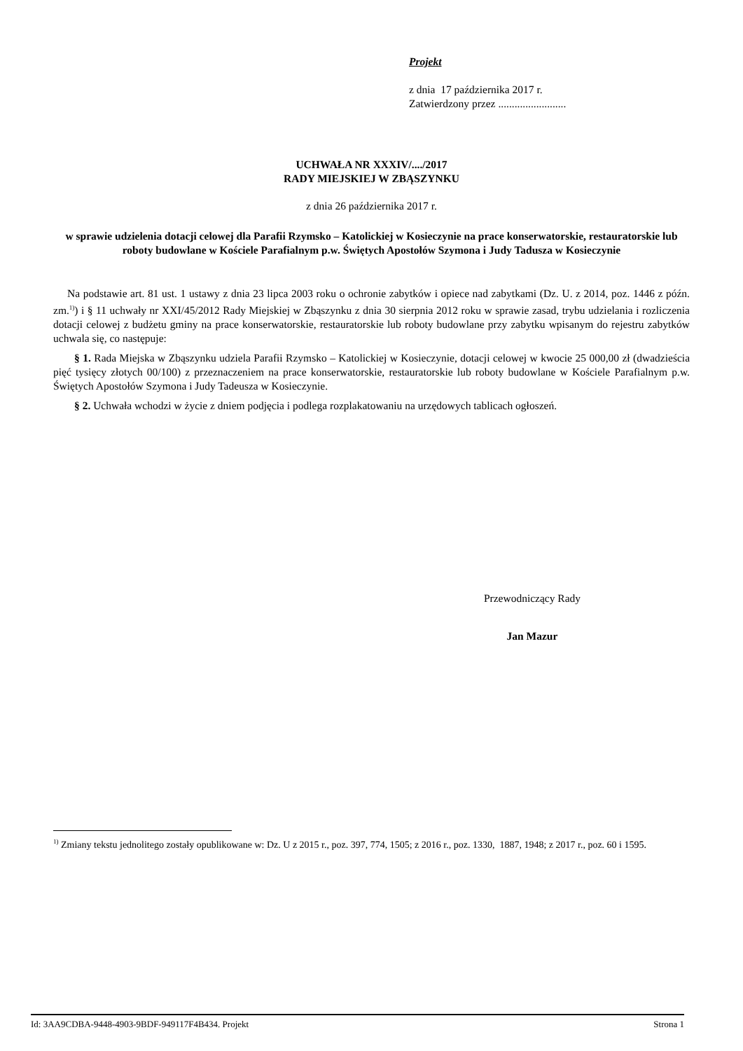Projekt
z dnia 17 października 2017 r.
Zatwierdzony przez .........................
UCHWAŁA NR XXXIV/..../2017
RADY MIEJSKIEJ W ZBĄSZYNKU
z dnia 26 października 2017 r.
w sprawie udzielenia dotacji celowej dla Parafii Rzymsko – Katolickiej w Kosieczynie na prace konserwatorskie, restauratorskie lub roboty budowlane w Kościele Parafialnym p.w. Świętych Apostołów Szymona i Judy Tadusza w Kosieczynie
Na podstawie art. 81 ust. 1 ustawy z dnia 23 lipca 2003 roku o ochronie zabytków i opiece nad zabytkami (Dz. U. z 2014, poz. 1446 z późn. zm.<sup>1)</sup>) i § 11 uchwały nr XXI/45/2012 Rady Miejskiej w Zbąszynku z dnia 30 sierpnia 2012 roku w sprawie zasad, trybu udzielania i rozliczenia dotacji celowej z budżetu gminy na prace konserwatorskie, restauratorskie lub roboty budowlane przy zabytku wpisanym do rejestru zabytków uchwala się, co następuje:
§ 1. Rada Miejska w Zbąszynku udziela Parafii Rzymsko – Katolickiej w Kosieczynie, dotacji celowej w kwocie 25 000,00 zł (dwadzieścia pięć tysięcy złotych 00/100) z przeznaczeniem na prace konserwatorskie, restauratorskie lub roboty budowlane w Kościele Parafialnym p.w. Świętych Apostołów Szymona i Judy Tadeusza w Kosieczynie.
§ 2. Uchwała wchodzi w życie z dniem podjęcia i podlega rozplakatowaniu na urzędowych tablicach ogłoszeń.
Przewodniczący Rady
Jan Mazur
<sup>1)</sup> Zmiany tekstu jednolitego zostały opublikowane w: Dz. U z 2015 r., poz. 397, 774, 1505; z 2016 r., poz. 1330, 1887, 1948; z 2017 r., poz. 60 i 1595.
Id: 3AA9CDBA-9448-4903-9BDF-949117F4B434. Projekt Strona 1